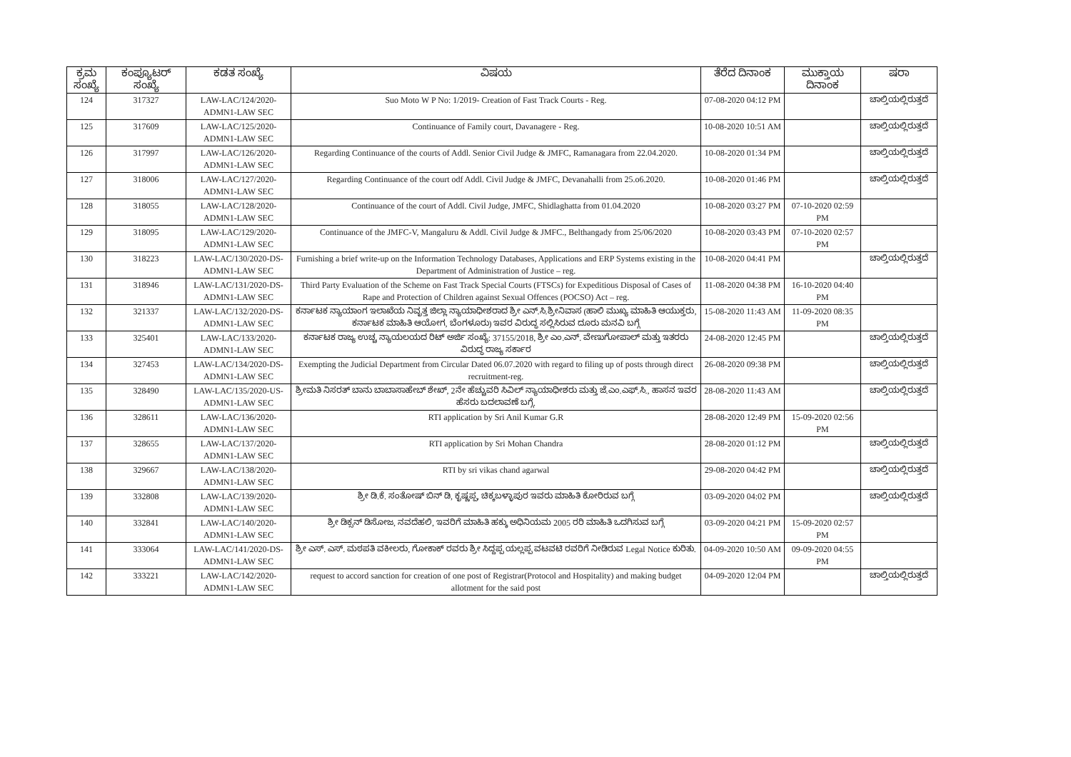| ಕ್ರಮ ಸಂಖ್ಯೆ | ಕಂಪ್ಯೂಟರ್ ಸಂಖ್ಯೆ | ಕಡತ ಸಂಖ್ಯೆ | ವಿಷಯ | ತೆರೆದ ದಿನಾಂಕ | ಮುಕ್ತಾಯ ದಿನಾಂಕ | ಷರಾ |
| --- | --- | --- | --- | --- | --- | --- |
| 124 | 317327 | LAW-LAC/124/2020-ADMN1-LAW SEC | Suo Moto W P No: 1/2019- Creation of Fast Track Courts - Reg. | 07-08-2020 04:12 PM | | ಚಾಲ್ತಿಯಲ್ಲಿರುತ್ತದೆ |
| 125 | 317609 | LAW-LAC/125/2020-ADMN1-LAW SEC | Continuance of Family court, Davanagere - Reg. | 10-08-2020 10:51 AM | | ಚಾಲ್ತಿಯಲ್ಲಿರುತ್ತದೆ |
| 126 | 317997 | LAW-LAC/126/2020-ADMN1-LAW SEC | Regarding Continuance of the courts of Addl. Senior Civil Judge & JMFC, Ramanagara from 22.04.2020. | 10-08-2020 01:34 PM | | ಚಾಲ್ತಿಯಲ್ಲಿರುತ್ತದೆ |
| 127 | 318006 | LAW-LAC/127/2020-ADMN1-LAW SEC | Regarding Continuance of the court odf Addl. Civil Judge & JMFC, Devanahalli from 25.o6.2020. | 10-08-2020 01:46 PM | | ಚಾಲ್ತಿಯಲ್ಲಿರುತ್ತದೆ |
| 128 | 318055 | LAW-LAC/128/2020-ADMN1-LAW SEC | Continuance of the court of Addl. Civil Judge, JMFC, Shidlaghatta from 01.04.2020 | 10-08-2020 03:27 PM | 07-10-2020 02:59 PM | |
| 129 | 318095 | LAW-LAC/129/2020-ADMN1-LAW SEC | Continuance of the JMFC-V, Mangaluru & Addl. Civil Judge & JMFC., Belthangady from 25/06/2020 | 10-08-2020 03:43 PM | 07-10-2020 02:57 PM | |
| 130 | 318223 | LAW-LAC/130/2020-DS-ADMN1-LAW SEC | Furnishing a brief write-up on the Information Technology Databases, Applications and ERP Systems existing in the Department of Administration of Justice – reg. | 10-08-2020 04:41 PM | | ಚಾಲ್ತಿಯಲ್ಲಿರುತ್ತದೆ |
| 131 | 318946 | LAW-LAC/131/2020-DS-ADMN1-LAW SEC | Third Party Evaluation of the Scheme on Fast Track Special Courts (FTSCs) for Expeditious Disposal of Cases of Rape and Protection of Children against Sexual Offences (POCSO) Act – reg. | 11-08-2020 04:38 PM | 16-10-2020 04:40 PM | |
| 132 | 321337 | LAW-LAC/132/2020-DS-ADMN1-LAW SEC | ಕರ್ನಾಟಕ ನ್ಯಾಯಾಂಗ ಇಲಾಖೆಯ ನಿವೃತ್ತ ಜಿಲ್ಲಾ ನ್ಯಾಯಾಧೀಶರಾದ ಶ್ರೀ ಎನ್.ಸಿ.ಶ್ರೀನಿವಾಸ (ಹಾಲಿ ಮುಖ್ಯ ಮಾಹಿತಿ ಆಯುಕ್ತರು, ಕರ್ನಾಟಕ ಮಾಹಿತಿ ಆಯೋಗ, ಬೆಂಗಳೂರು) ಇವರ ವಿರುದ್ಧ ಸಲ್ಲಿಸಿರುವ ದೂರು ಮನವಿ ಬಗ್ಗೆ | 15-08-2020 11:43 AM | 11-09-2020 08:35 PM | |
| 133 | 325401 | LAW-LAC/133/2020-ADMN1-LAW SEC | ಕರ್ನಾಟಕ ರಾಜ್ಯ ಉಚ್ಚ ನ್ಯಾಯಲಯದ ರಿಟ್ ಅರ್ಜಿ ಸಂಖ್ಯೆ: 37155/2018, ಶ್ರೀ ಎಂ.ಎನ್. ವೇಣುಗೋಪಾಲ್ ಮತ್ತು ಇತರರು ವಿರುದ್ಧ ರಾಜ್ಯ ಸರ್ಕಾರ | 24-08-2020 12:45 PM | | ಚಾಲ್ತಿಯಲ್ಲಿರುತ್ತದೆ |
| 134 | 327453 | LAW-LAC/134/2020-DS-ADMN1-LAW SEC | Exempting the Judicial Department from Circular Dated 06.07.2020 with regard to filing up of posts through direct recruitment-reg. | 26-08-2020 09:38 PM | | ಚಾಲ್ತಿಯಲ್ಲಿರುತ್ತದೆ |
| 135 | 328490 | LAW-LAC/135/2020-US-ADMN1-LAW SEC | ಶ್ರೀಮತಿ ನಿಸರತ್ ಬಾನು ಬಾಬಾಸಾಹೇಬ್ ಶೇಖ್, 2ನೇ ಹೆಚ್ಚುವರಿ ಸಿವಿಲ್ ನ್ಯಾಯಾಧೀಶರು ಮತ್ತು ಜೆ.ಎಂ.ಎಫ್.ಸಿ., ಹಾಸನ ಇವರ ಹೆಸರು ಬದಲಾವಣೆ ಬಗ್ಗೆ. | 28-08-2020 11:43 AM | | ಚಾಲ್ತಿಯಲ್ಲಿರುತ್ತದೆ |
| 136 | 328611 | LAW-LAC/136/2020-ADMN1-LAW SEC | RTI application by Sri Anil Kumar G.R | 28-08-2020 12:49 PM | 15-09-2020 02:56 PM | |
| 137 | 328655 | LAW-LAC/137/2020-ADMN1-LAW SEC | RTI application by Sri Mohan Chandra | 28-08-2020 01:12 PM | | ಚಾಲ್ತಿಯಲ್ಲಿರುತ್ತದೆ |
| 138 | 329667 | LAW-LAC/138/2020-ADMN1-LAW SEC | RTI by sri vikas chand agarwal | 29-08-2020 04:42 PM | | ಚಾಲ್ತಿಯಲ್ಲಿರುತ್ತದೆ |
| 139 | 332808 | LAW-LAC/139/2020-ADMN1-LAW SEC | ಶ್ರೀ ಡಿ.ಕೆ. ಸಂತೋಷ್ ಬಿನ್ ಡಿ, ಕೃಷ್ಣಪ್ಪ, ಚಿಕ್ಕಬಳ್ಳಾಪುರ ಇವರು ಮಾಹಿತಿ ಕೋರಿರುವ ಬಗ್ಗೆ | 03-09-2020 04:02 PM | | ಚಾಲ್ತಿಯಲ್ಲಿರುತ್ತದೆ |
| 140 | 332841 | LAW-LAC/140/2020-ADMN1-LAW SEC | ಶ್ರೀ ಡಿಕ್ಸನ್ ಡಿಸೋಜ, ನವದೆಹಲಿ, ಇವರಿಗೆ ಮಾಹಿತಿ ಹಕ್ಕು ಅಧಿನಿಯಮ 2005 ರರಿ ಮಾಹಿತಿ ಒದಗಿಸುವ ಬಗ್ಗೆ | 03-09-2020 04:21 PM | 15-09-2020 02:57 PM | |
| 141 | 333064 | LAW-LAC/141/2020-DS-ADMN1-LAW SEC | ಶ್ರೀ ಎಸ್. ಎಸ್. ಮಠಪತಿ ವಕೀಲರು, ಗೋಕಾಕ್ ರವರು ಶ್ರೀ ಸಿದ್ದಪ್ಪ ಯಲ್ಲಪ್ಪ ವಟವಟಿ ರವರಿಗೆ ನೀಡಿರುವ Legal Notice ಕುರಿತು. | 04-09-2020 10:50 AM | 09-09-2020 04:55 PM | |
| 142 | 333221 | LAW-LAC/142/2020-ADMN1-LAW SEC | request to accord sanction for creation of one post of Registrar(Protocol and Hospitality) and making budget allotment for the said post | 04-09-2020 12:04 PM | | ಚಾಲ್ತಿಯಲ್ಲಿರುತ್ತದೆ |